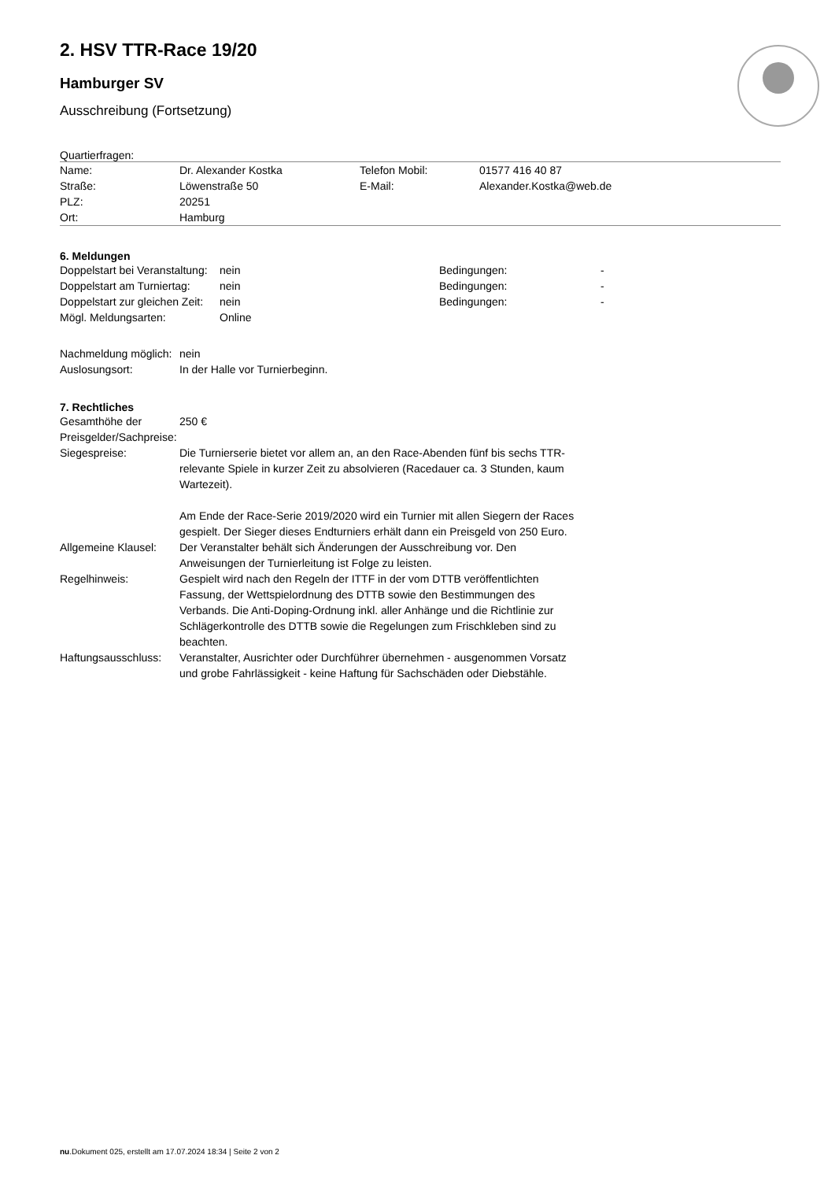2. HSV TTR-Race 19/20
Hamburger SV
Ausschreibung (Fortsetzung)
Quartierfragen:
| Name: | Dr. Alexander Kostka | Telefon Mobil: | 01577 416 40 87 |
| Straße: | Löwenstraße 50 | E-Mail: | Alexander.Kostka@web.de |
| PLZ: | 20251 | | |
| Ort: | Hamburg | | |
6. Meldungen
| Doppelstart bei Veranstaltung: | nein | Bedingungen: | - |
| Doppelstart am Turniertag: | nein | Bedingungen: | - |
| Doppelstart zur gleichen Zeit: | nein | Bedingungen: | - |
| Mögl. Meldungsarten: | Online | | |
| Nachmeldung möglich: | nein |
| Auslosungsort: | In der Halle vor Turnierbeginn. |
7. Rechtliches
| Gesamthöhe der Preisgelder/Sachpreise: | 250 € |
| Siegespreise: | Die Turnierserie bietet vor allem an, an den Race-Abenden fünf bis sechs TTR-relevante Spiele in kurzer Zeit zu absolvieren (Racedauer ca. 3 Stunden, kaum Wartezeit). Am Ende der Race-Serie 2019/2020 wird ein Turnier mit allen Siegern der Races gespielt. Der Sieger dieses Endturniers erhält dann ein Preisgeld von 250 Euro. |
| Allgemeine Klausel: | Der Veranstalter behält sich Änderungen der Ausschreibung vor. Den Anweisungen der Turnierleitung ist Folge zu leisten. |
| Regelhinweis: | Gespielt wird nach den Regeln der ITTF in der vom DTTB veröffentlichten Fassung, der Wettspielordnung des DTTB sowie den Bestimmungen des Verbands. Die Anti-Doping-Ordnung inkl. aller Anhänge und die Richtlinie zur Schlägerkontrolle des DTTB sowie die Regelungen zum Frischkleben sind zu beachten. |
| Haftungsausschluss: | Veranstalter, Ausrichter oder Durchführer übernehmen - ausgenommen Vorsatz und grobe Fahrlässigkeit - keine Haftung für Sachschäden oder Diebstähle. |
nu.Dokument 025, erstellt am 17.07.2024 18:34 | Seite 2 von 2